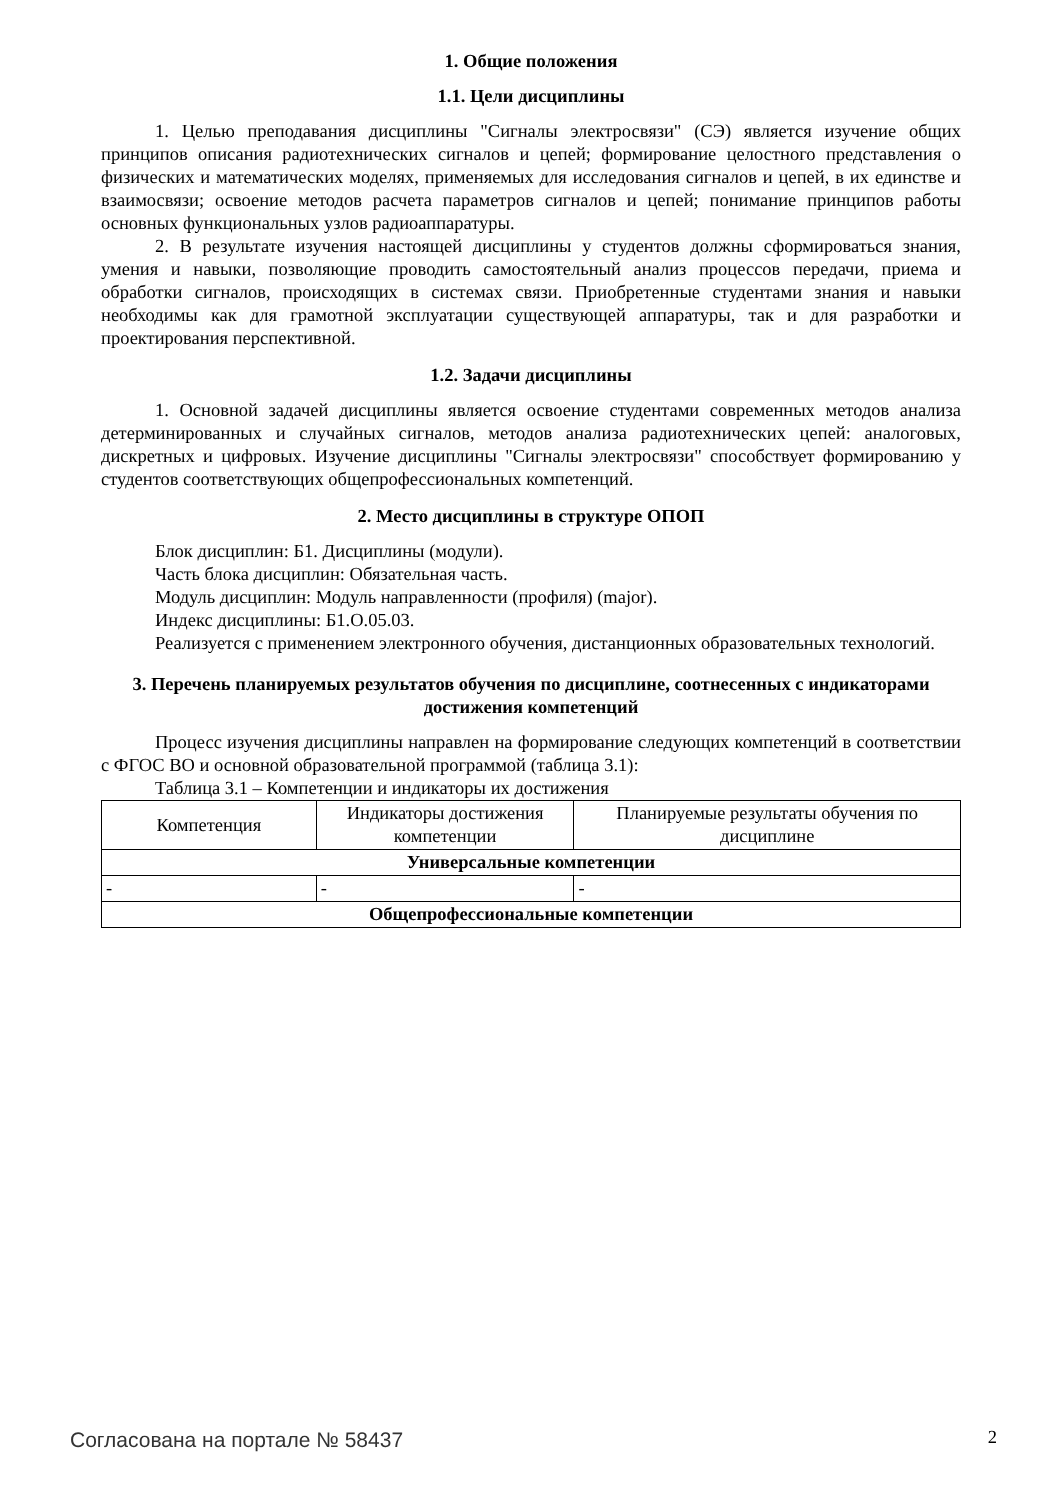1. Общие положения
1.1. Цели дисциплины
1. Целью преподавания дисциплины "Сигналы электросвязи" (СЭ) является изучение общих принципов описания радиотехнических сигналов и цепей; формирование целостного представления о физических и математических моделях, применяемых для исследования сигналов и цепей, в их единстве и взаимосвязи; освоение методов расчета параметров сигналов и цепей; понимание принципов работы основных функциональных узлов радиоаппаратуры.
2. В результате изучения настоящей дисциплины у студентов должны сформироваться знания, умения и навыки, позволяющие проводить самостоятельный анализ процессов передачи, приема и обработки сигналов, происходящих в системах связи. Приобретенные студентами знания и навыки необходимы как для грамотной эксплуатации существующей аппаратуры, так и для разработки и проектирования перспективной.
1.2. Задачи дисциплины
1. Основной задачей дисциплины является освоение студентами современных методов анализа детерминированных и случайных сигналов, методов анализа радиотехнических цепей: аналоговых, дискретных и цифровых. Изучение дисциплины "Сигналы электросвязи" способствует формированию у студентов соответствующих общепрофессиональных компетенций.
2. Место дисциплины в структуре ОПОП
Блок дисциплин: Б1. Дисциплины (модули).
Часть блока дисциплин: Обязательная часть.
Модуль дисциплин: Модуль направленности (профиля) (major).
Индекс дисциплины: Б1.О.05.03.
Реализуется с применением электронного обучения, дистанционных образовательных технологий.
3. Перечень планируемых результатов обучения по дисциплине, соотнесенных с индикаторами достижения компетенций
Процесс изучения дисциплины направлен на формирование следующих компетенций в соответствии с ФГОС ВО и основной образовательной программой (таблица 3.1):
Таблица 3.1 – Компетенции и индикаторы их достижения
| Компетенция | Индикаторы достижения компетенции | Планируемые результаты обучения по дисциплине |
| --- | --- | --- |
| Универсальные компетенции | | |
| - | - | - |
| Общепрофессиональные компетенции | | |
Согласована на портале № 58437 2